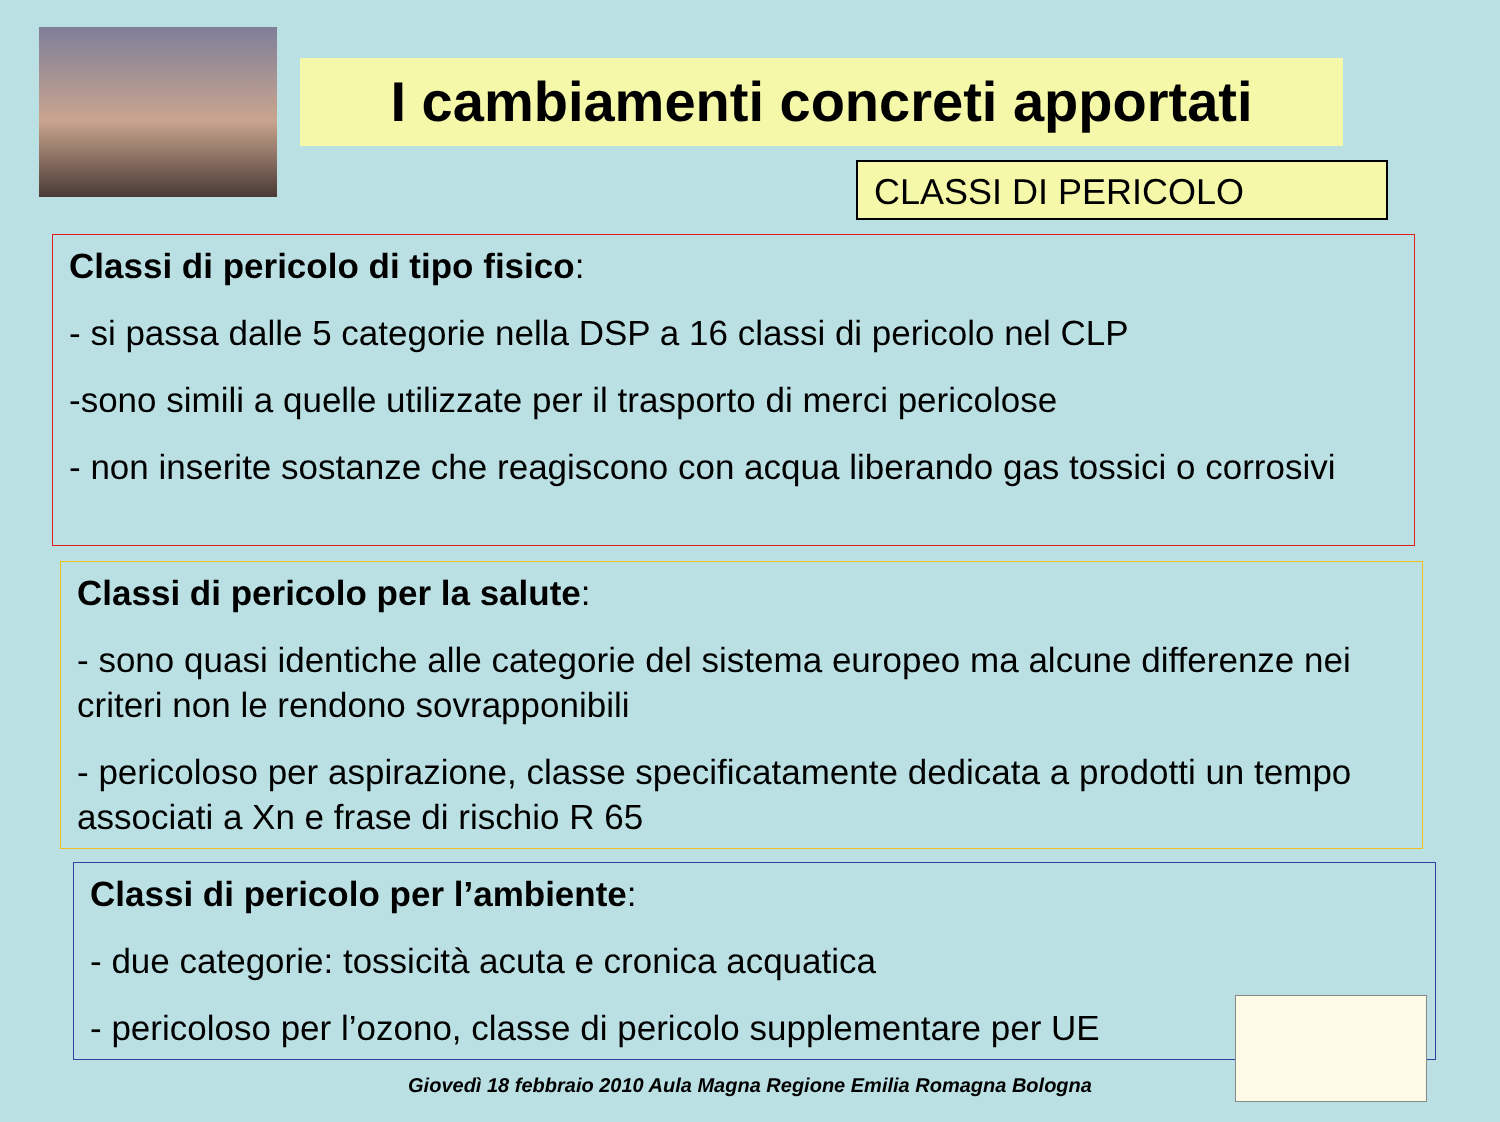I cambiamenti concreti apportati
CLASSI DI PERICOLO
Classi di pericolo di tipo fisico:
- si passa dalle 5 categorie nella DSP a 16 classi di pericolo nel CLP
-sono simili a quelle utilizzate per il trasporto di merci pericolose
- non inserite sostanze che reagiscono con acqua liberando gas tossici o corrosivi
Classi di pericolo per la salute:
- sono quasi identiche alle categorie del sistema europeo ma alcune differenze nei criteri non le rendono sovrapponibili
- pericoloso per aspirazione, classe specificatamente dedicata a prodotti un tempo associati a Xn e frase di rischio R 65
Classi di pericolo per l’ambiente:
- due categorie: tossicità acuta e cronica acquatica
- pericoloso per l’ozono, classe di pericolo supplementare per UE
Giovedì 18 febbraio 2010 Aula Magna Regione Emilia Romagna Bologna